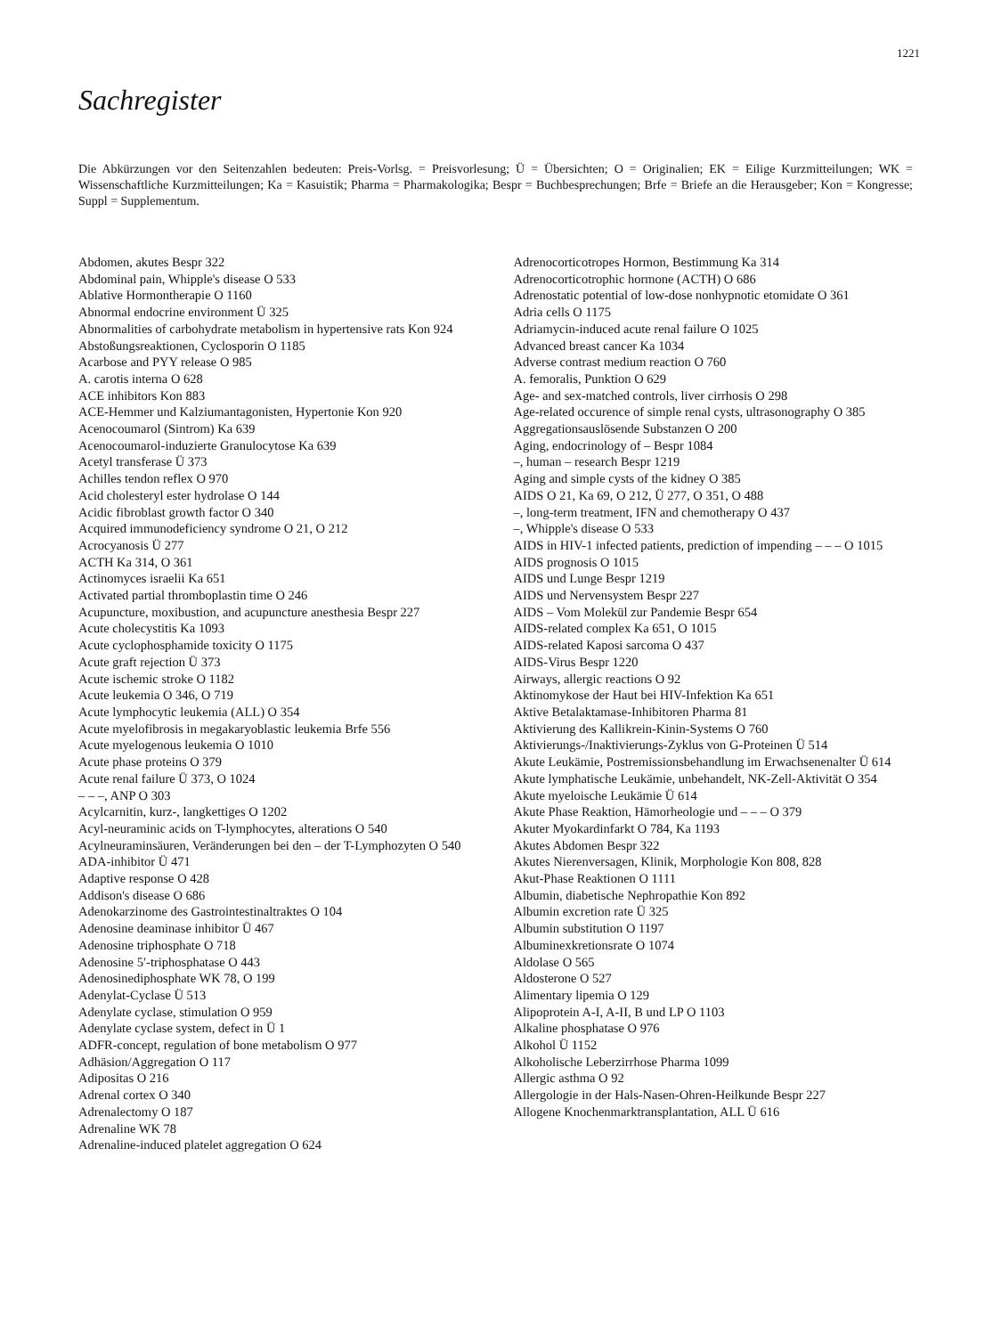1221
Sachregister
Die Abkürzungen vor den Seitenzahlen bedeuten: Preis-Vorlsg. = Preisvorlesung; Ü = Übersichten; O = Originalien; EK = Eilige Kurzmitteilungen; WK = Wissenschaftliche Kurzmitteilungen; Ka = Kasuistik; Pharma = Pharmakologika; Bespr = Buchbesprechungen; Brfe = Briefe an die Herausgeber; Kon = Kongresse; Suppl = Supplementum.
Abdomen, akutes Bespr 322
Abdominal pain, Whipple's disease O 533
Ablative Hormontherapie O 1160
Abnormal endocrine environment Ü 325
Abnormalities of carbohydrate metabolism in hypertensive rats Kon 924
Abstoßungsreaktionen, Cyclosporin O 1185
Acarbose and PYY release O 985
A. carotis interna O 628
ACE inhibitors Kon 883
ACE-Hemmer und Kalziumantagonisten, Hypertonie Kon 920
Acenocoumarol (Sintrom) Ka 639
Acenocoumarol-induzierte Granulocytose Ka 639
Acetyl transferase Ü 373
Achilles tendon reflex O 970
Acid cholesteryl ester hydrolase O 144
Acidic fibroblast growth factor O 340
Acquired immunodeficiency syndrome O 21, O 212
Acrocyanosis Ü 277
ACTH Ka 314, O 361
Actinomyces israelii Ka 651
Activated partial thromboplastin time O 246
Acupuncture, moxibustion, and acupuncture anesthesia Bespr 227
Acute cholecystitis Ka 1093
Acute cyclophosphamide toxicity O 1175
Acute graft rejection Ü 373
Acute ischemic stroke O 1182
Acute leukemia O 346, O 719
Acute lymphocytic leukemia (ALL) O 354
Acute myelofibrosis in megakaryoblastic leukemia Brfe 556
Acute myelogenous leukemia O 1010
Acute phase proteins O 379
Acute renal failure Ü 373, O 1024
– – –, ANP O 303
Acylcarnitin, kurz-, langkettiges O 1202
Acyl-neuraminic acids on T-lymphocytes, alterations O 540
Acylneuraminsäuren, Veränderungen bei den – der T-Lymphozyten O 540
ADA-inhibitor Ü 471
Adaptive response O 428
Addison's disease O 686
Adenokarzinome des Gastrointestinaltraktes O 104
Adenosine deaminase inhibitor Ü 467
Adenosine triphosphate O 718
Adenosine 5′-triphosphatase O 443
Adenosinediphosphate WK 78, O 199
Adenylat-Cyclase Ü 513
Adenylate cyclase, stimulation O 959
Adenylate cyclase system, defect in Ü 1
ADFR-concept, regulation of bone metabolism O 977
Adhäsion/Aggregation O 117
Adipositas O 216
Adrenal cortex O 340
Adrenalectomy O 187
Adrenaline WK 78
Adrenaline-induced platelet aggregation O 624
Adrenocorticotropes Hormon, Bestimmung Ka 314
Adrenocorticotrophic hormone (ACTH) O 686
Adrenostatic potential of low-dose nonhypnotic etomidate O 361
Adria cells O 1175
Adriamycin-induced acute renal failure O 1025
Advanced breast cancer Ka 1034
Adverse contrast medium reaction O 760
A. femoralis, Punktion O 629
Age- and sex-matched controls, liver cirrhosis O 298
Age-related occurence of simple renal cysts, ultrasonography O 385
Aggregationsauslösende Substanzen O 200
Aging, endocrinology of – Bespr 1084
–, human – research Bespr 1219
Aging and simple cysts of the kidney O 385
AIDS O 21, Ka 69, O 212, Ü 277, O 351, O 488
–, long-term treatment, IFN and chemotherapy O 437
–, Whipple's disease O 533
AIDS in HIV-1 infected patients, prediction of impending – – – O 1015
AIDS prognosis O 1015
AIDS und Lunge Bespr 1219
AIDS und Nervensystem Bespr 227
AIDS – Vom Molekül zur Pandemie Bespr 654
AIDS-related complex Ka 651, O 1015
AIDS-related Kaposi sarcoma O 437
AIDS-Virus Bespr 1220
Airways, allergic reactions O 92
Aktinomykose der Haut bei HIV-Infektion Ka 651
Aktive Betalaktamase-Inhibitoren Pharma 81
Aktivierung des Kallikrein-Kinin-Systems O 760
Aktivierungs-/Inaktivierungs-Zyklus von G-Proteinen Ü 514
Akute Leukämie, Postremissionsbehandlung im Erwachsenenalter Ü 614
Akute lymphatische Leukämie, unbehandelt, NK-Zell-Aktivität O 354
Akute myeloische Leukämie Ü 614
Akute Phase Reaktion, Hämorheologie und – – – O 379
Akuter Myokardinfarkt O 784, Ka 1193
Akutes Abdomen Bespr 322
Akutes Nierenversagen, Klinik, Morphologie Kon 808, 828
Akut-Phase Reaktionen O 1111
Albumin, diabetische Nephropathie Kon 892
Albumin excretion rate Ü 325
Albumin substitution O 1197
Albuminexkretionsrate O 1074
Aldolase O 565
Aldosterone O 527
Alimentary lipemia O 129
Alipoprotein A-I, A-II, B und LP O 1103
Alkaline phosphatase O 976
Alkohol Ü 1152
Alkoholische Leberzirrhose Pharma 1099
Allergic asthma O 92
Allergologie in der Hals-Nasen-Ohren-Heilkunde Bespr 227
Allogene Knochenmarktransplantation, ALL Ü 616